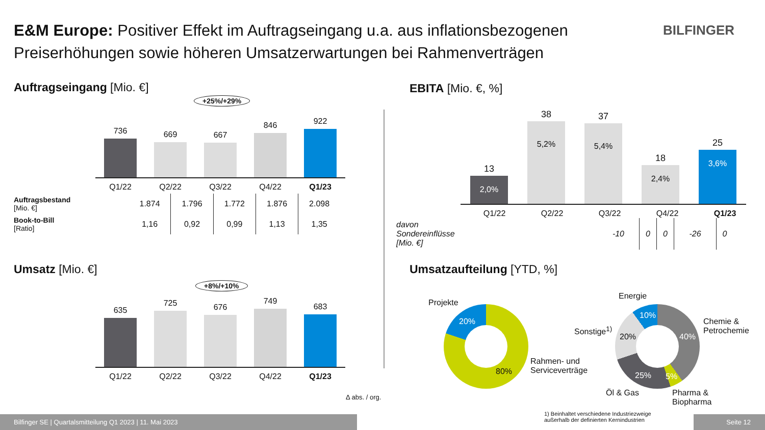E&M Europe: Positiver Effekt im Auftragseingang u.a. aus inflationsbezogenen Preiserhöhungen sowie höheren Umsatzerwartungen bei Rahmenverträgen
BILFINGER
Auftragseingang [Mio. €]
+25%/+29%
736
669
667
846
922
Q1/22 Q2/22 Q3/22 Q4/22 Q1/23
| Auftragsbestand [Mio. €] | 1.874 | 1.796 | 1.772 | 1.876 | 2.098 |
| Book-to-Bill [Ratio] | 1,16 | 0,92 | 0,99 | 1,13 | 1,35 |
Umsatz [Mio. €]
+8%/+10%
635
725
676
749
683
Q1/22 Q2/22 Q3/22 Q4/22 Q1/23
Δ abs. / org.
EBITA [Mio. €, %]
13
2,0%
38
5,2%
37
5,4%
18
2,4%
25
3,6%
Q1/22 Q2/22 Q3/22 Q4/22 Q1/23
| davon Sondereinflüsse [Mio. €] | -10 | 0 | 0 | -26 | 0 |
Umsatzaufteilung [YTD, %]
Projekte
20%
80%
Rahmen- und
Serviceverträge
Energie
10%
Sonstige<sup>1)</sup>
20% 40%
Chemie &
Petrochemie
25% 5%
Öl & Gas
Pharma &
Biopharma
1) Beinhaltet verschiedene Industriezweige
außerhalb der definierten Kernindustrien
Bilfinger SE | Quartalsmitteilung Q1 2023 | 11. Mai 2023 Seite 12